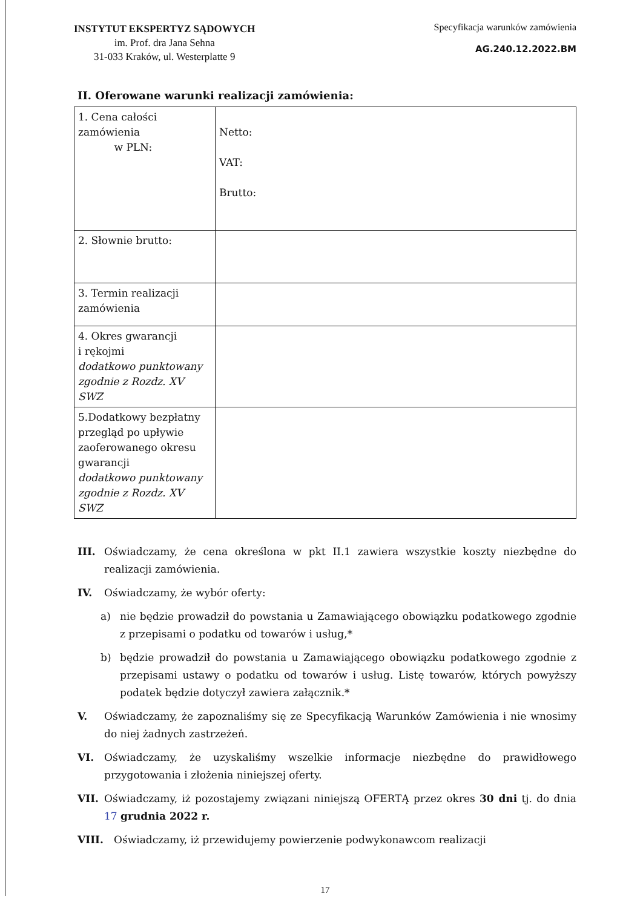INSTYTUT EKSPERTYZ SĄDOWYCH
im. Prof. dra Jana Sehna
31-033 Kraków, ul. Westerplatte 9
Specyfikacja warunków zamówienia
AG.240.12.2022.BM
II. Oferowane warunki realizacji zamówienia:
| 1. Cena całości zamówienia w PLN: | Netto: VAT: Brutto: |
| 2. Słownie brutto: | |
| 3. Termin realizacji zamówienia | |
| 4. Okres gwarancji i rękojmi dodatkowo punktowany zgodnie z Rozdz. XV SWZ | |
| 5.Dodatkowy bezpłatny przegląd po upływie zaoferowanego okresu gwarancji dodatkowo punktowany zgodnie z Rozdz. XV SWZ | |
III. Oświadczamy, że cena określona w pkt II.1 zawiera wszystkie koszty niezbędne do realizacji zamówienia.
IV. Oświadczamy, że wybór oferty:
a) nie będzie prowadził do powstania u Zamawiającego obowiązku podatkowego zgodnie z przepisami o podatku od towarów i usług,*
b) będzie prowadził do powstania u Zamawiającego obowiązku podatkowego zgodnie z przepisami ustawy o podatku od towarów i usług. Listę towarów, których powyższy podatek będzie dotyczył zawiera załącznik.*
V. Oświadczamy, że zapoznaliśmy się ze Specyfikacją Warunków Zamówienia i nie wnosimy do niej żadnych zastrzeżeń.
VI. Oświadczamy, że uzyskaliśmy wszelkie informacje niezbędne do prawidłowego przygotowania i złożenia niniejszej oferty.
VII. Oświadczamy, iż pozostajemy związani niniejszą OFERTĄ przez okres 30 dni tj. do dnia 17 grudnia 2022 r.
VIII. Oświadczamy, iż przewidujemy powierzenie podwykonawcom realizacji
17